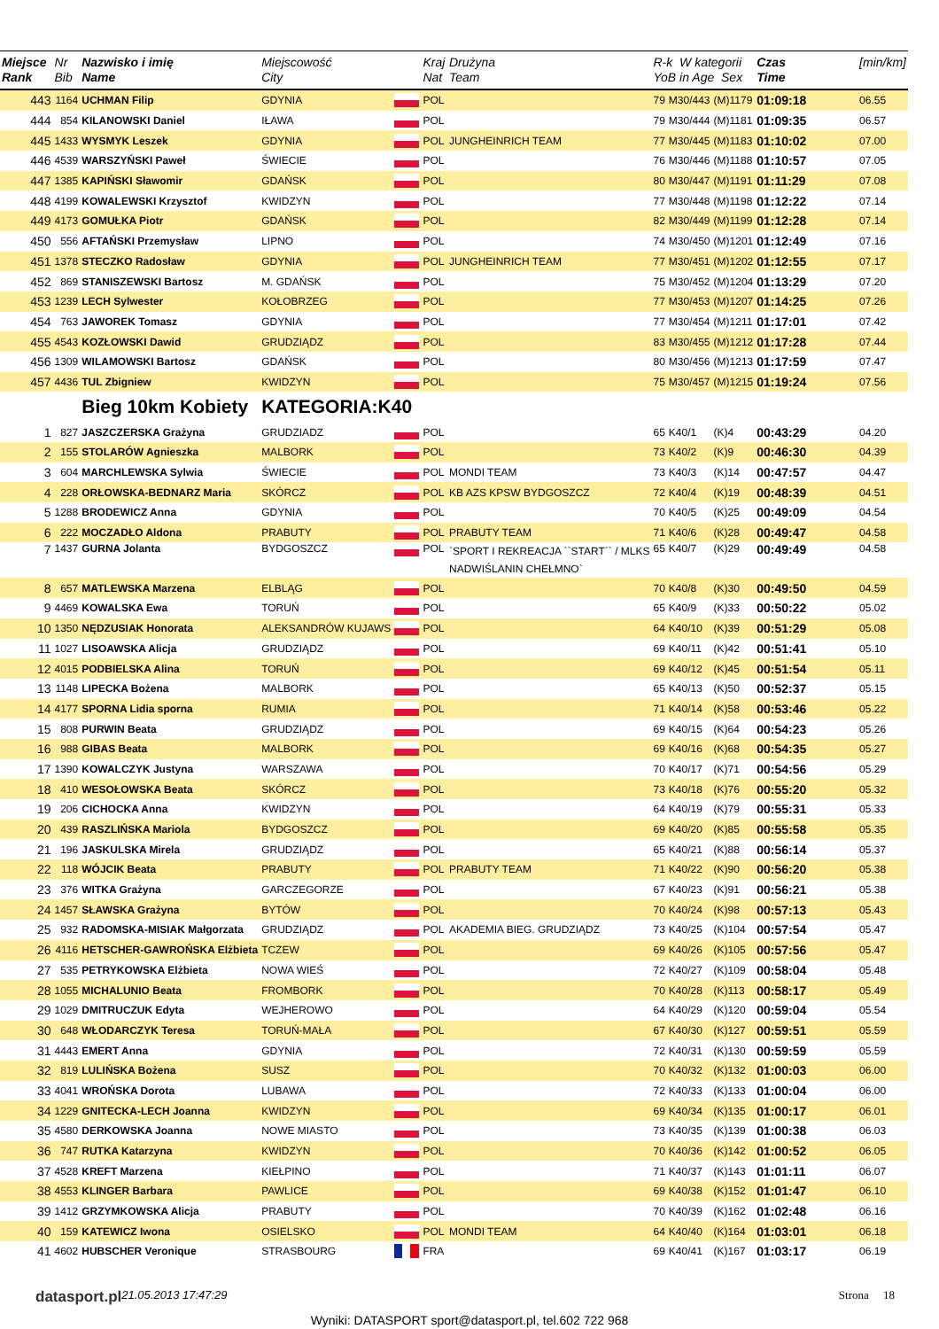| Miejsce Rank | Nr Bib | Nazwisko i imię Name | Miejscowość City | | Kraj Nat | Drużyna Team | R-k W kategorii YoB in Age Sex | | | Czas Time | [min/km] |
| --- | --- | --- | --- | --- | --- | --- | --- | --- | --- | --- | --- |
| 443 | 1164 | UCHMAN Filip | GDYNIA | | POL | | 79 | M30/443 | (M)1179 | 01:09:18 | 06.55 |
| 444 | 854 | KILANOWSKI Daniel | IŁAWA | | POL | | 79 | M30/444 | (M)1181 | 01:09:35 | 06.57 |
| 445 | 1433 | WYSMYK Leszek | GDYNIA | | POL | JUNGHEINRICH TEAM | 77 | M30/445 | (M)1183 | 01:10:02 | 07.00 |
| 446 | 4539 | WARSZYŃSKI Paweł | ŚWIECIE | | POL | | 76 | M30/446 | (M)1188 | 01:10:57 | 07.05 |
| 447 | 1385 | KAPIŃSKI Sławomir | GDAŃSK | | POL | | 80 | M30/447 | (M)1191 | 01:11:29 | 07.08 |
| 448 | 4199 | KOWALEWSKI Krzysztof | KWIDZYN | | POL | | 77 | M30/448 | (M)1198 | 01:12:22 | 07.14 |
| 449 | 4173 | GOMUŁKA Piotr | GDAŃSK | | POL | | 82 | M30/449 | (M)1199 | 01:12:28 | 07.14 |
| 450 | 556 | AFTAŃSKI Przemysław | LIPNO | | POL | | 74 | M30/450 | (M)1201 | 01:12:49 | 07.16 |
| 451 | 1378 | STECZKO Radosław | GDYNIA | | POL | JUNGHEINRICH TEAM | 77 | M30/451 | (M)1202 | 01:12:55 | 07.17 |
| 452 | 869 | STANISZEWSKI Bartosz | M. GDAŃSK | | POL | | 75 | M30/452 | (M)1204 | 01:13:29 | 07.20 |
| 453 | 1239 | LECH Sylwester | KOŁOBRZEG | | POL | | 77 | M30/453 | (M)1207 | 01:14:25 | 07.26 |
| 454 | 763 | JAWOREK Tomasz | GDYNIA | | POL | | 77 | M30/454 | (M)1211 | 01:17:01 | 07.42 |
| 455 | 4543 | KOZŁOWSKI Dawid | GRUDZIĄDZ | | POL | | 83 | M30/455 | (M)1212 | 01:17:28 | 07.44 |
| 456 | 1309 | WILAMOWSKI Bartosz | GDAŃSK | | POL | | 80 | M30/456 | (M)1213 | 01:17:59 | 07.47 |
| 457 | 4436 | TUL Zbigniew | KWIDZYN | | POL | | 75 | M30/457 | (M)1215 | 01:19:24 | 07.56 |
| | | Bieg 10km Kobiety | KATEGORIA:K40 | | | | | | | | |
| 1 | 827 | JASZCZERSKA Grażyna | GRUDZIADZ | | POL | | 65 | K40/1 | (K)4 | 00:43:29 | 04.20 |
| 2 | 155 | STOLARÓW Agnieszka | MALBORK | | POL | | 73 | K40/2 | (K)9 | 00:46:30 | 04.39 |
| 3 | 604 | MARCHLEWSKA Sylwia | ŚWIECIE | | POL | MONDI TEAM | 73 | K40/3 | (K)14 | 00:47:57 | 04.47 |
| 4 | 228 | ORŁOWSKA-BEDNARZ Maria | SKÓRCZ | | POL | KB AZS KPSW BYDGOSZCZ | 72 | K40/4 | (K)19 | 00:48:39 | 04.51 |
| 5 | 1288 | BRODEWICZ Anna | GDYNIA | | POL | | 70 | K40/5 | (K)25 | 00:49:09 | 04.54 |
| 6 | 222 | MOCZADŁO Aldona | PRABUTY | | POL | PRABUTY TEAM | 71 | K40/6 | (K)28 | 00:49:47 | 04.58 |
| 7 | 1437 | GURNA Jolanta | BYDGOSZCZ | | POL | `SPORT I REKREACJA ``START`` / MLKS NADWIŚLANIN CHEŁMNO` | 65 | K40/7 | (K)29 | 00:49:49 | 04.58 |
| 8 | 657 | MATLEWSKA Marzena | ELBLĄG | | POL | | 70 | K40/8 | (K)30 | 00:49:50 | 04.59 |
| 9 | 4469 | KOWALSKA Ewa | TORUŃ | | POL | | 65 | K40/9 | (K)33 | 00:50:22 | 05.02 |
| 10 | 1350 | NĘDZUSIAK Honorata | ALEKSANDRÓW KUJAWS | | POL | | 64 | K40/10 | (K)39 | 00:51:29 | 05.08 |
| 11 | 1027 | LISOAWSKA Alicja | GRUDZIĄDZ | | POL | | 69 | K40/11 | (K)42 | 00:51:41 | 05.10 |
| 12 | 4015 | PODBIELSKA Alina | TORUŃ | | POL | | 69 | K40/12 | (K)45 | 00:51:54 | 05.11 |
| 13 | 1148 | LIPECKA Bożena | MALBORK | | POL | | 65 | K40/13 | (K)50 | 00:52:37 | 05.15 |
| 14 | 4177 | SPORNA Lidia sporna | RUMIA | | POL | | 71 | K40/14 | (K)58 | 00:53:46 | 05.22 |
| 15 | 808 | PURWIN Beata | GRUDZIĄDZ | | POL | | 69 | K40/15 | (K)64 | 00:54:23 | 05.26 |
| 16 | 988 | GIBAS Beata | MALBORK | | POL | | 69 | K40/16 | (K)68 | 00:54:35 | 05.27 |
| 17 | 1390 | KOWALCZYK Justyna | WARSZAWA | | POL | | 70 | K40/17 | (K)71 | 00:54:56 | 05.29 |
| 18 | 410 | WESOŁOWSKA Beata | SKÓRCZ | | POL | | 73 | K40/18 | (K)76 | 00:55:20 | 05.32 |
| 19 | 206 | CICHOCKA Anna | KWIDZYN | | POL | | 64 | K40/19 | (K)79 | 00:55:31 | 05.33 |
| 20 | 439 | RASZLIŃSKA Mariola | BYDGOSZCZ | | POL | | 69 | K40/20 | (K)85 | 00:55:58 | 05.35 |
| 21 | 196 | JASKULSKA Mirela | GRUDZIĄDZ | | POL | | 65 | K40/21 | (K)88 | 00:56:14 | 05.37 |
| 22 | 118 | WÓJCIK Beata | PRABUTY | | POL | PRABUTY TEAM | 71 | K40/22 | (K)90 | 00:56:20 | 05.38 |
| 23 | 376 | WITKA Grażyna | GARCZEGORZE | | POL | | 67 | K40/23 | (K)91 | 00:56:21 | 05.38 |
| 24 | 1457 | SŁAWSKA Grażyna | BYTÓW | | POL | | 70 | K40/24 | (K)98 | 00:57:13 | 05.43 |
| 25 | 932 | RADOMSKA-MISIAK Małgorzata | GRUDZIĄDZ | | POL | AKADEMIA BIEG. GRUDZIĄDZ | 73 | K40/25 | (K)104 | 00:57:54 | 05.47 |
| 26 | 4116 | HETSCHER-GAWROŃSKA Elżbieta | TCZEW | | POL | | 69 | K40/26 | (K)105 | 00:57:56 | 05.47 |
| 27 | 535 | PETRYKOWSKA Elżbieta | NOWA WIEŚ | | POL | | 72 | K40/27 | (K)109 | 00:58:04 | 05.48 |
| 28 | 1055 | MICHALUNIO Beata | FROMBORK | | POL | | 70 | K40/28 | (K)113 | 00:58:17 | 05.49 |
| 29 | 1029 | DMITRUCZUK Edyta | WEJHEROWO | | POL | | 64 | K40/29 | (K)120 | 00:59:04 | 05.54 |
| 30 | 648 | WŁODARCZYK Teresa | TORUŃ-MAŁA | | POL | | 67 | K40/30 | (K)127 | 00:59:51 | 05.59 |
| 31 | 4443 | EMERT Anna | GDYNIA | | POL | | 72 | K40/31 | (K)130 | 00:59:59 | 05.59 |
| 32 | 819 | LULIŃSKA Bożena | SUSZ | | POL | | 70 | K40/32 | (K)132 | 01:00:03 | 06.00 |
| 33 | 4041 | WROŃSKA Dorota | LUBAWA | | POL | | 72 | K40/33 | (K)133 | 01:00:04 | 06.00 |
| 34 | 1229 | GNITECKA-LECH Joanna | KWIDZYN | | POL | | 69 | K40/34 | (K)135 | 01:00:17 | 06.01 |
| 35 | 4580 | DERKOWSKA Joanna | NOWE MIASTO | | POL | | 73 | K40/35 | (K)139 | 01:00:38 | 06.03 |
| 36 | 747 | RUTKA Katarzyna | KWIDZYN | | POL | | 70 | K40/36 | (K)142 | 01:00:52 | 06.05 |
| 37 | 4528 | KREFT Marzena | KIEŁPINO | | POL | | 71 | K40/37 | (K)143 | 01:01:11 | 06.07 |
| 38 | 4553 | KLINGER Barbara | PAWLICE | | POL | | 69 | K40/38 | (K)152 | 01:01:47 | 06.10 |
| 39 | 1412 | GRZYMKOWSKA Alicja | PRABUTY | | POL | | 70 | K40/39 | (K)162 | 01:02:48 | 06.16 |
| 40 | 159 | KATEWICZ Iwona | OSIELSKO | | POL | MONDI TEAM | 64 | K40/40 | (K)164 | 01:03:01 | 06.18 |
| 41 | 4602 | HUBSCHER Veronique | STRASBOURG | | FRA | | 69 | K40/41 | (K)167 | 01:03:17 | 06.19 |
datasport.pl 21.05.2013 17:47:29 Strona 18
Wyniki: DATASPORT sport@datasport.pl, tel.602 722 968